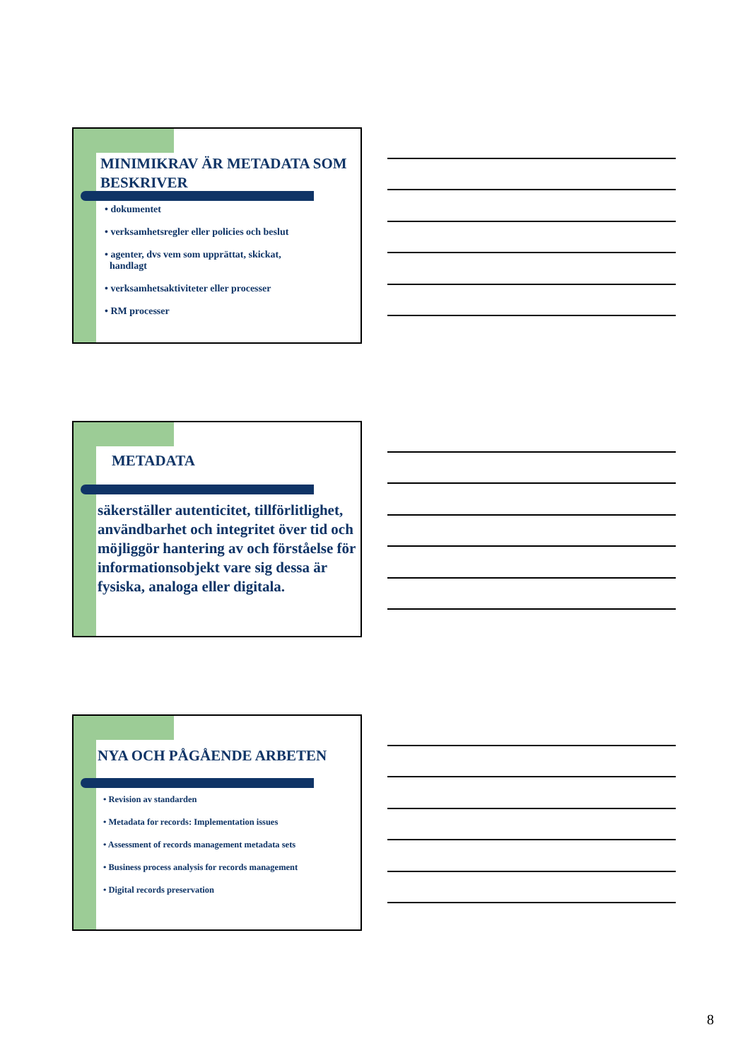MINIMIKRAV ÄR METADATA SOM BESKRIVER
• dokumentet
• verksamhetsregler eller policies och beslut
• agenter, dvs vem som upprättat, skickat,
handlagt
• verksamhetsaktiviteter eller processer
• RM processer
METADATA
säkerställer autenticitet, tillförlitlighet, användbarhet och integritet över tid och möjliggör hantering av och förståelse för informationsobjekt vare sig dessa är fysiska, analoga eller digitala.
NYA OCH PÅGÅENDE ARBETEN
• Revision av standarden
• Metadata for records: Implementation issues
• Assessment of records management metadata sets
• Business process analysis for records management
• Digital records preservation
8